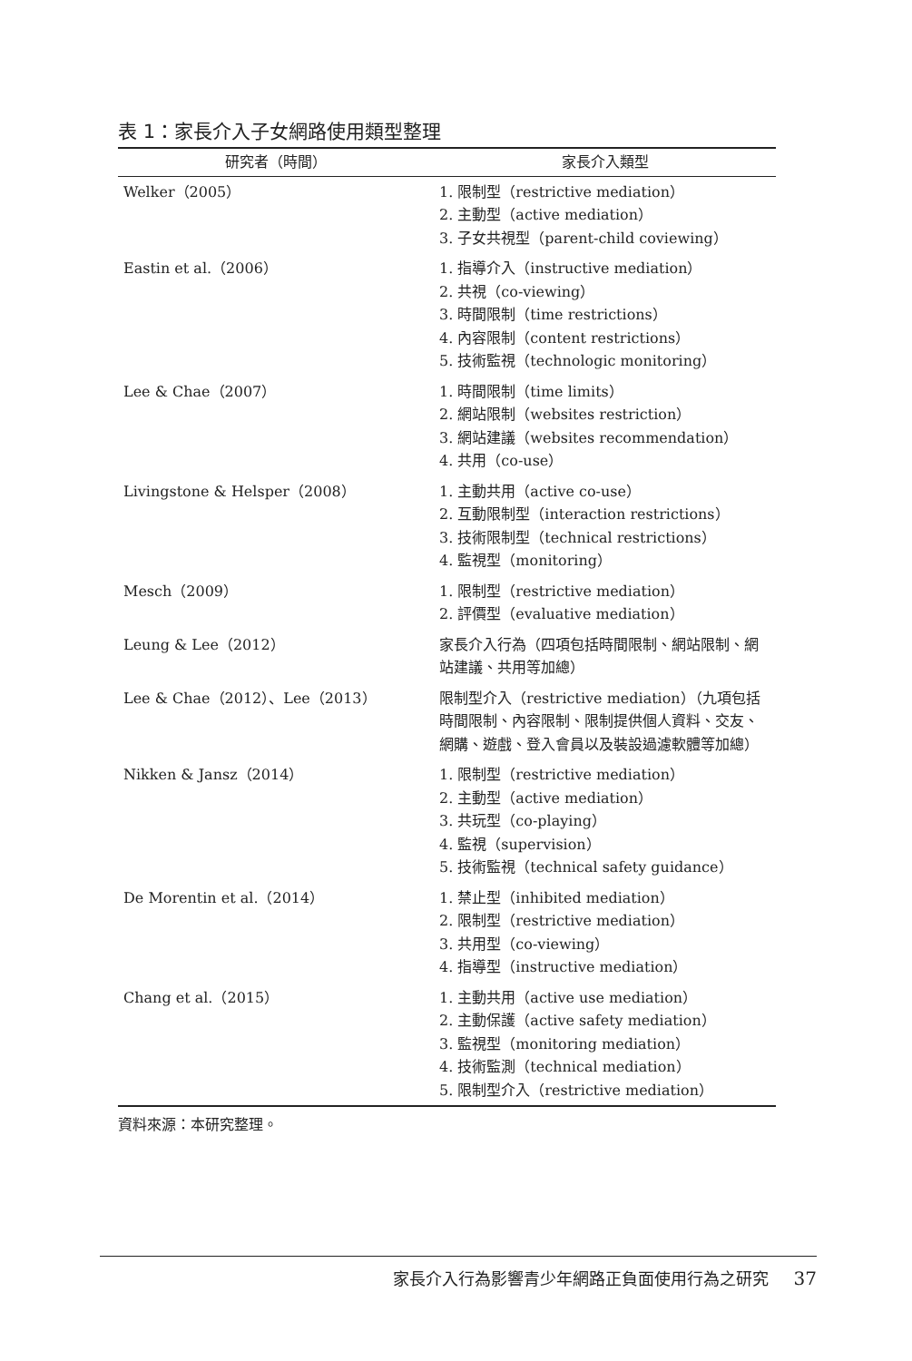表 1：家長介入子女網路使用類型整理
| 研究者（時間） | 家長介入類型 |
| --- | --- |
| Welker（2005） | 1. 限制型（restrictive mediation） 2. 主動型（active mediation） 3. 子女共視型（parent-child coviewing） |
| Eastin et al.（2006） | 1. 指導介入（instructive mediation） 2. 共視（co-viewing） 3. 時間限制（time restrictions） 4. 內容限制（content restrictions） 5. 技術監視（technologic monitoring） |
| Lee & Chae（2007） | 1. 時間限制（time limits） 2. 網站限制（websites restriction） 3. 網站建議（websites recommendation） 4. 共用（co-use） |
| Livingstone & Helsper（2008） | 1. 主動共用（active co-use） 2. 互動限制型（interaction restrictions） 3. 技術限制型（technical restrictions） 4. 監視型（monitoring） |
| Mesch（2009） | 1. 限制型（restrictive mediation） 2. 評價型（evaluative mediation） |
| Leung & Lee（2012） | 家長介入行為（四項包括時間限制、網站限制、網站建議、共用等加總） |
| Lee & Chae（2012）、Lee（2013） | 限制型介入（restrictive mediation）（九項包括時間限制、內容限制、限制提供個人資料、交友、網購、遊戲、登入會員以及裝設過濾軟體等加總） |
| Nikken & Jansz（2014） | 1. 限制型（restrictive mediation） 2. 主動型（active mediation） 3. 共玩型（co-playing） 4. 監視（supervision） 5. 技術監視（technical safety guidance） |
| De Morentin et al.（2014） | 1. 禁止型（inhibited mediation） 2. 限制型（restrictive mediation） 3. 共用型（co-viewing） 4. 指導型（instructive mediation） |
| Chang et al.（2015） | 1. 主動共用（active use mediation） 2. 主動保護（active safety mediation） 3. 監視型（monitoring mediation） 4. 技術監測（technical mediation） 5. 限制型介入（restrictive mediation） |
資料來源：本研究整理。
家長介入行為影響青少年網路正負面使用行為之研究 37